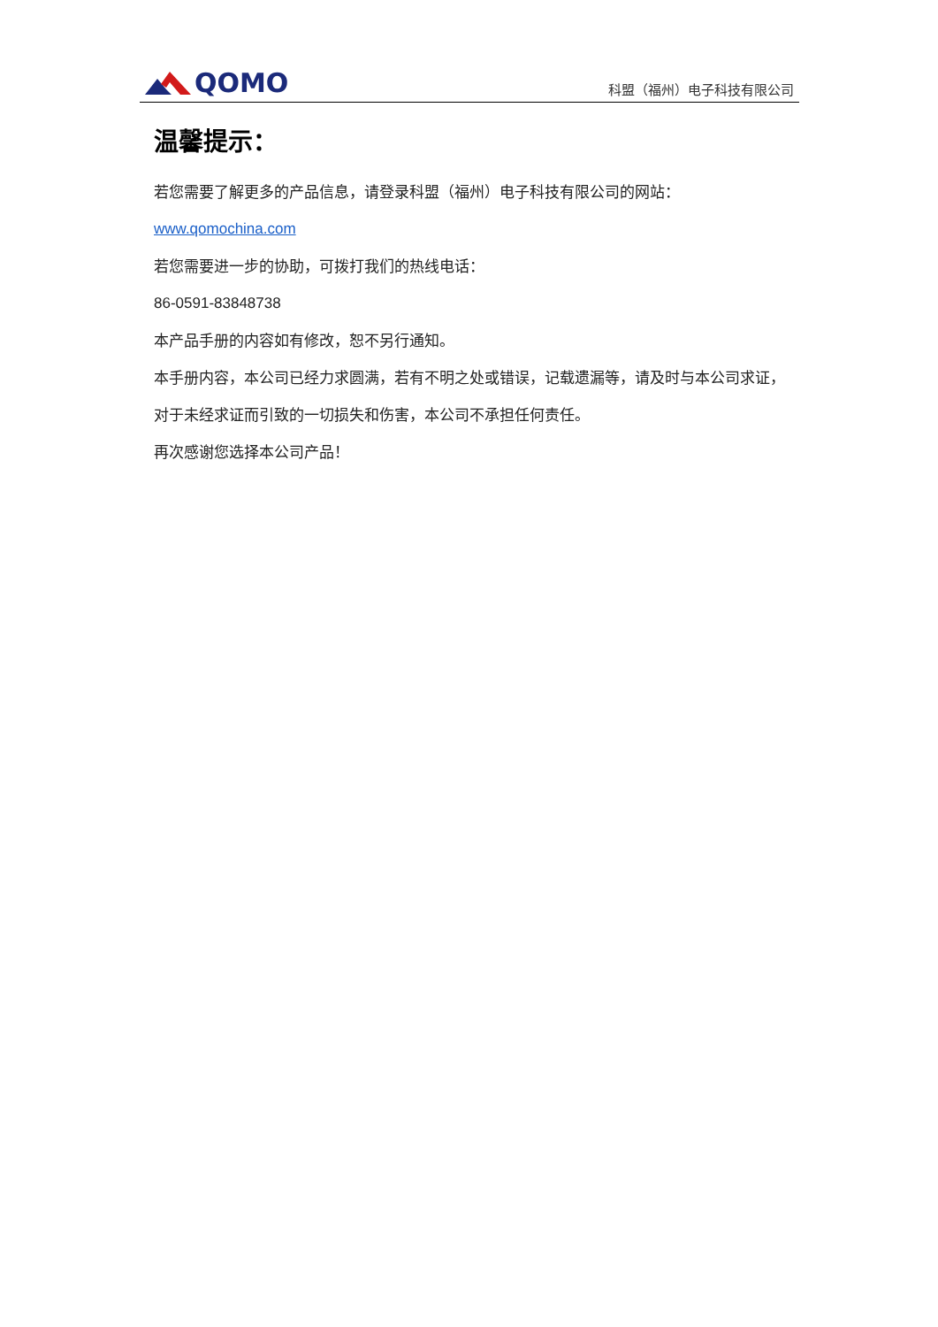QOMO
科盟（福州）电子科技有限公司
温馨提示：
若您需要了解更多的产品信息，请登录科盟（福州）电子科技有限公司的网站：
www.qomochina.com
若您需要进一步的协助，可拨打我们的热线电话：
86-0591-83848738
本产品手册的内容如有修改，恕不另行通知。
本手册内容，本公司已经力求圆满，若有不明之处或错误，记载遗漏等，请及时与本公司求证，对于未经求证而引致的一切损失和伤害，本公司不承担任何责任。
再次感谢您选择本公司产品！